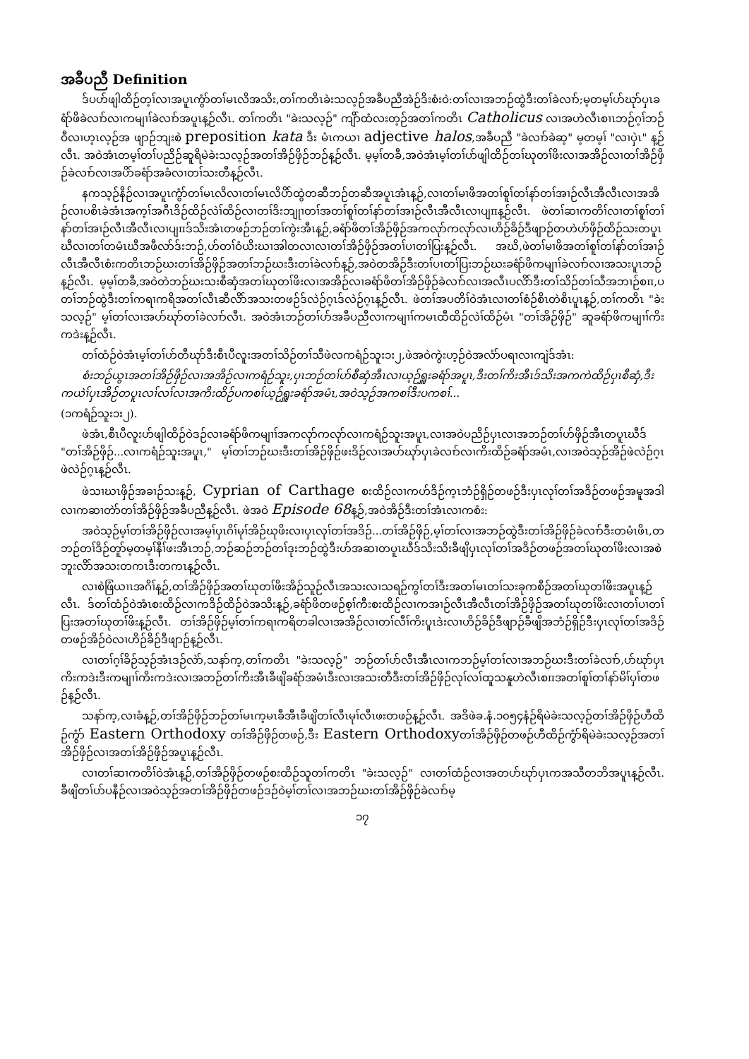အခီပညီ Definition
ဒ်ပဟ်ဖျါထိဉ်တ့ၢ်လၢအပူၤကွံာ်တၢ်မၤလိအသိး,တၢ်ကတိၤခဲးသလ့ဉ်အခီပညီအဲဉ်ဒိးစံးဝဲ:တၢ်လၢအဘဉ်ထွဲဒီးတၢ်ခဲလၢာ်;မ့တမ့ၢ်ပာ်ဃုာ်ပှၤခရံာ်ဖိခဲလၢာ်လၢကမျၢၢ်ခဲလၢာ်အပူၤန့ဉ်လီၤ. တၢ်ကတိၤ "ခဲးသလ့ဉ်" ကျိာ်ထံလးတ့ဉ်အတၢ်ကတိၤ Catholicus လၢအဟဲလီၤစၢၤဘဉ်ဂ့ၢ်ဘဉ်ဝီလၢဟ့ၤလ့ဉ်အ ဖျာဉ်ဘျးစဲ preposition kata ဒီး မံၤကယၢ adjective halos,အခီပညီ "ခဲလၢာ်ခဲဆ့" မ့တမ့ၢ် "လၢပှဲၤ" န့ဉ်လီၤ. အဝဲအံၤတမ့ၢ်တၢ်ပညိဉ်ဆူရိမဲခဲးသလ့ဉ်အတၢ်အိဉ်ဖှိဉ်ဘဉ်န့ဉ်လီၤ. မ့မ့ၢ်တခီ,အဝဲအံၤမ့ၢ်တၢ်ပာ်ဖျါထိဉ်တၢ်ဃုတၢ်ဖိးလၢအအိဉ်လၢတၢ်အိဉ်ဖှိဉ်ခဲလၢာ်လၢအပိာ်ခရံာ်အခံလၢတၢ်သးတီန့ဉ်လီၤ.
နကသ့ဉ်နိဉ်လၢအပူၤကွံာ်တၢ်မၤလိလၢတၢ်မၤလိပိာ်ထွဲတဆီဘဉ်တဆီအပူၤအံၤန့ဉ်,လၢတၢ်မၢဖိအတၢ်စူၢ်တၢ်နာ်တၢ်အၢဉ်လီၤအီလီၤလၢအအိဉ်လၢပစိၤခဲအံၤအက့ၢ်အဂီၤဒိဉ်ထိဉ်လဲၢ်ထိဉ်လၢတၢ်ဒိးဘျုၢတၢ်အတၢ်စူၢ်တၢ်နာ်တၢ်အၢဉ်လီၤအီလီၤလၢပျπန့ဉ်လီၤ. ဖဲတၢ်ဆၢကတိၢ်လၢတၢ်စူၢ်တၢ်နာ်တၢ်အၢဉ်လီၤအီလီၤလၢပျπဒ်သိးအံၤတဖဉ်ဘဉ်တၢ်ကွဲးအီၤန့ဉ်,ခရံာ်ဖိတၢ်အိဉ်ဖှိဉ်အကလုာ်ကလုာ်လၢဟိဉ်ခိဉ်ဒီဖျာဉ်တဟဲဟ်ဖှိဉ်ထိဉ်သးတပူၤဃီလၢတၢ်တမံၤဃီအဖီလာ်ဒ်းဘဉ်,ဟ်တၢ်ဝံယိးဃၢအါတလၢလၢတၢ်အိဉ်ဖှိဉ်အတၢ်ပၢတၢ်ပြးန့ဉ်လီၤ. အဃိ,ဖဲတၢ်မၢဖိအတၢ်စူၢ်တၢ်နာ်တၢ်အၢဉ်လီၤအီလီၤစံးကတိၤဘဉ်ဃးတၢ်အိဉ်ဖှိဉ်အတၢ်ဘဉ်ဃးဒီးတၢ်ခဲလၢာ်န့ဉ်,အဝဲတအိဉ်ဒီးတၢ်ပၢတၢ်ပြးဘဉ်ဃးခရံာ်ဖိကမျၢၢ်ခဲလၢာ်လၢအသးပူၤဘဉ်န့ဉ်လီၤ. မ့မ့ၢ်တခီ,အဝဲတဲဘဉ်ဃးသးစီဆှံအတၢ်ဃုတၢ်ဖိးလၢအအိဉ်လၢခရံာ်ဖိတၢ်အိဉ်ဖှိဉ်ခဲလၢာ်လၢအလီၤပလိာ်ဒီးတၢ်သိဉ်တၢ်သီအဘၢဉ်စπ,ပတၢ်ဘဉ်ထွဲဒီးတၢ်ကရၢကရိအတၢ်လီၤဆီလိာ်အသးတဖဉ်ဒ်လဲဉ်ဂ့ၤဒ်လဲဉ်ဂ့ၤန့ဉ်လီၤ. ဖဲတၢ်အပတိၢ်ဝဲအံၤလၢတၢ်စံဉ်စိၤတဲစိၤပူၤန့ဉ်,တၢ်ကတိၤ "ခဲးသလ့ဉ်" မ့ၢ်တၢ်လၢအပာ်ဃုာ်တၢ်ခဲလၢာ်လီၤ. အဝဲအံၤဘဉ်တၢ်ပာ်အခီပညီလၢကမျၢၢ်ကမၤထီထိဉ်လဲၢ်ထိဉ်မံၤ "တၢ်အိဉ်ဖှိဉ်" ဆူခရံာ်ဖိကမျၢၢ်ကိးကဒဲးန့ဉ်လီၤ.
တၢ်ထံဉ်ဝဲအံၤမ့ၢ်တၢ်ဟ်တီဃုာ်ဒီးစီၤပီလူးအတၢ်သိဉ်တၢ်သီဖဲလကရံဉ်သူး၁း၂,ဖဲအဝဲကွဲးဟ့ဉ်ဝဲအလံာ်ပရၢလၢကျဲဒ်အံၤ:
စံးဘဉ်ယွၤအတၢ်အိဉ်ဖှိဉ်လၢအအိဉ်လၢကရံဉ်သူး,ပှၤဘဉ်တၢ်ပာ်စီဆှံအီၤလၢယ့ဉ်ရှူးခရံာ်အပူၤ,ဒီးတၢ်ကိးအီၤဒ်သိးအကကဲထိဉ်ပှၤစီဆှံ,ဒီးကယဲၢ်ပှၤအိဉ်တပူၤလၢ်လၢ်လၢအကိးထိဉ်ပကစၢ်ယ့ဉ်ရှူးခရံာ်အမံၤ,အဝဲသ့ဉ်အကစၢ်ဒီးပကစၢ်...
(၁ကရံဉ်သူး၁း၂).
ဖဲအံၤ,စီၤပီလူးဟ်ဖျါထိဉ်ဝဲဒဉ်လၢခရံာ်ဖိကမျၢၢ်အကလုာ်ကလုာ်လၢကရံဉ်သူးအပူၤ,လၢအဝဲပညိဉ်ပှၤလၢအဘဉ်တၢ်ဟ်ဖှိဉ်အီၤတပူၤဃီဒ် "တၢ်အိဉ်ဖှိဉ်...လၢကရံဉ်သူးအပူၤ," မ့ၢ်တၢ်ဘဉ်ဃးဒီးတၢ်အိဉ်ဖှိဉ်ဖးဒိဉ်လၢအပာ်ဃုာ်ပှၤခဲလၢာ်လၢကိးထိဉ်ခရံာ်အမံၤ,လၢအဝဲသ့ဉ်အိဉ်ဖဲလဲဉ်ဂ့ၤဖဲလဲဉ်ဂ့ၤန့ဉ်လီၤ.
ဖဲသၢဃၤဖှိဉ်အခၢဉ်သးန့ဉ်, Cyprian of Carthage စးထိဉ်လၢကဟ်ဒိဉ်က့ၤဘံဉ်ရှိဉ်တဖဉ်ဒီးပှၤလုၢ်တၢ်အဒိဉ်တဖဉ်အမူအဒါလၢကဆၢတဲာ်တၢ်အိဉ်ဖှိဉ်အခီပညီန့ဉ်လီၤ. ဖဲအဝဲ Episode 68န့ဉ်,အဝဲအိဉ်ဒီးတၢ်အံၤလၢကစံး:
အဝဲသ့ဉ်မ့ၢ်တၢ်အိဉ်ဖှိဉ်လၢအမ့ၢ်ပှၤဂိၢ်မုၢ်အိဉ်ဃုဖိးလၢပှၤလုၢ်တၢ်အဒိဉ်...တၢ်အိဉ်ဖှိဉ်,မ့ၢ်တၢ်လၢအဘဉ်ထွဲဒီးတၢ်အိဉ်ဖှိဉ်ခဲလၢာ်ဒီးတမံၤဖိၤ,တဘဉ်တၢ်ဒိဉ်တူာ်မ့တမ့ၢ်နီၢ်ဖးအီၤဘဉ်,ဘဉ်ဆဉ်ဘဉ်တၢ်ဒုးဘဉ်ထွဲဒီးပာ်အဆၢတပူၤဃီဒ်သိးသိးခီဖျိပှၤလုၢ်တၢ်အဒိဉ်တဖဉ်အတၢ်ဃုတၢ်ဖိးလၢအစဲဘူးလိာ်အသးတကၤဒီးတကၤန့ဉ်လီၤ.
လၢစဲဖြံယၢၤအဂိၢ်န့ဉ်,တၢ်အိဉ်ဖှိဉ်အတၢ်ဃုတၢ်ဖိးအိဉ်သူဉ်လီၤအသးလၢသရဉ်ကွၢ်တၢ်ဒီးအတၢ်မၤတၢ်သးခုကစီဉ်အတၢ်ဃုတၢ်ဖိးအပူၤန့ဉ်လီၤ. ဒ်တၢ်ထံဉ်ဝဲအံၤစးထိဉ်လၢကဒိဉ်ထိဉ်ဝဲအသိးန့ဉ်,ခရံာ်ဖိတဖဉ်စ့ၢ်ကီးစးထိဉ်လၢကအၢဉ်လီၤအီလီၤတၢ်အိဉ်ဖှိဉ်အတၢ်ဃုတၢ်ဖိးလၢတၢ်ပၢတၢ်ပြးအတၢ်ဃုတၢ်ဖိးန့ဉ်လီၤ. တၢ်အိဉ်ဖှိဉ်မ့ၢ်တၢ်ကရၢကရိတခါလၢအအိဉ်လၢတၢ်လီၢ်ကိးပူၤဒဲးလၢဟိဉ်ခိဉ်ဒီဖျာဉ်ခီဖျိအဘံဉ်ရှိဉ်ဒီးပှၤလုၢ်တၢ်အဒိဉ်တဖဉ်အိဉ်ဝဲလၢဟိဉ်ခိဉ်ဒီဖျာဉ်န့ဉ်လီၤ.
လၢတၢ်ဂ့ၢ်ခိဉ်သ့ဉ်အံၤဒဉ်လဲာ်,သနာ်က့,တၢ်ကတိၤ "ခဲးသလ့ဉ်" ဘဉ်တၢ်ပာ်လီၤအီၤလၢကဘဉ်မ့ၢ်တၢ်လၢအဘဉ်ဃးဒီးတၢ်ခဲလၢာ်,ပာ်ဃုာ်ပှၤကိးကဒဲးဒီးကမျၢၢ်ကိးကဒဲးလၢအဘဉ်တၢ်ကိးအီၤခီဖျိခရံာ်အမံၤဒီးလၢအသးတီဒီးတၢ်အိဉ်ဖှိဉ်လုၢ်လၢ်ထူသနူဟဲလီၤစπအတၢ်စူၢ်တၢ်နာ်မိၢ်ပှၢ်တဖဉ်န့ဉ်လီၤ.
သနာ်က့,လၢခံန့ဉ်,တၢ်အိဉ်ဖှိဉ်ဘဉ်တၢ်မၤက့မၤခီအီၤခီဖျိတၢ်လီၤမုၢ်လီၤဖးတဖဉ်န့ဉ်လီၤ. အဒိဖဲခ.နံ.၁၀၅၄နံဉ်ရိမဲခဲးသလ့ဉ်တၢ်အိဉ်ဖှိဉ်ဟီထိဉ်ကွံာ် Eastern Orthodoxy တၢ်အိဉ်ဖှိဉ်တဖဉ်,ဒီး Eastern Orthodoxyတၢ်အိဉ်ဖှိဉ်တဖဉ်ဟီထိဉ်ကွံာ်ရိမဲခဲးသလ့ဉ်အတၢ်အိဉ်ဖှိဉ်လၢအတၢ်အိဉ်ဖှိဉ်အပူၤန့ဉ်လီၤ.
လၢတၢ်ဆၢကတိၢ်ဝဲအံၤန့ဉ်,တၢ်အိဉ်ဖှိဉ်တဖဉ်စးထိဉ်သူတၢ်ကတိၤ "ခဲးသလ့ဉ်" လၢတၢ်ထံဉ်လၢအတပာ်ဃုာ်ပှၤကအသီတဘိအပူၤန့ဉ်လီၤ. ခီဖျိတၢ်ပာ်ပနီဉ်လၢအဝဲသ့ဉ်အတၢ်အိဉ်ဖှိဉ်တဖဉ်ဒဉ်ဝဲမ့ၢ်တၢ်လၢအဘဉ်ဃးတၢ်အိဉ်ဖှိဉ်ခဲလၢာ်မ့
၁၇